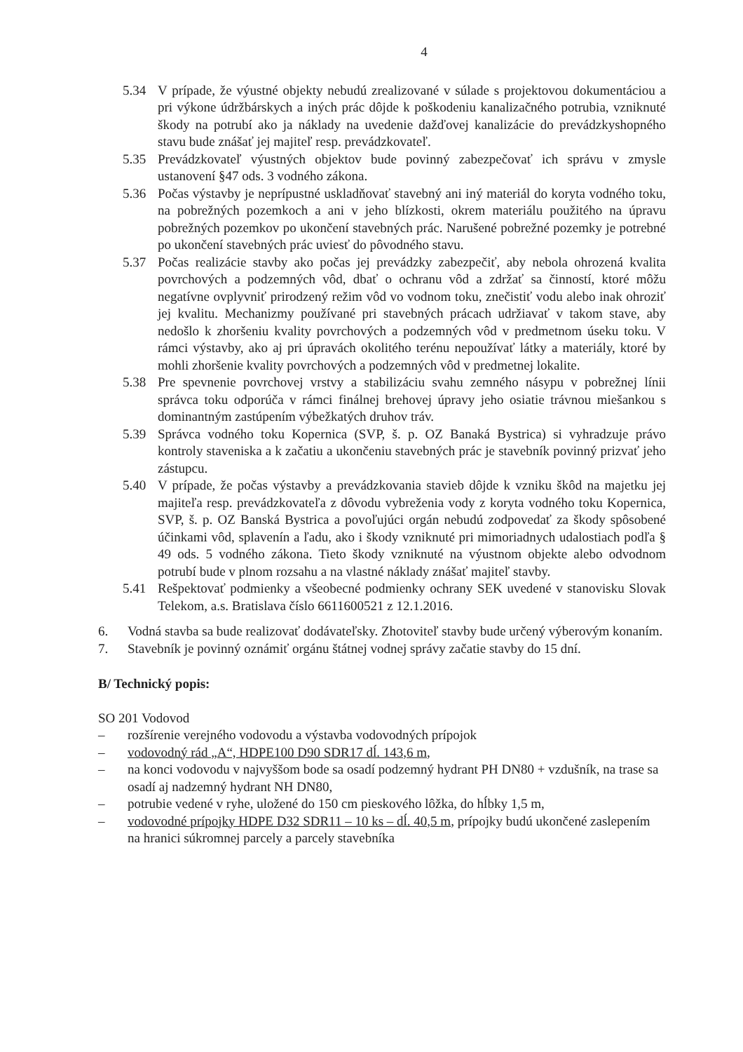4
5.34 V prípade, že výustné objekty nebudú zrealizované v súlade s projektovou dokumentáciou a pri výkone údržbárskych a iných prác dôjde k poškodeniu kanalizačného potrubia, vzniknuté škody na potrubí ako ja náklady na uvedenie dažďovej kanalizácie do prevádzkyshopného stavu bude znášať jej majiteľ resp. prevádzkovateľ.
5.35 Prevádzkovateľ výustných objektov bude povinný zabezpečovať ich správu v zmysle ustanovení §47 ods. 3 vodného zákona.
5.36 Počas výstavby je neprípustné uskladňovať stavebný ani iný materiál do koryta vodného toku, na pobrežných pozemkoch a ani v jeho blízkosti, okrem materiálu použitého na úpravu pobrežných pozemkov po ukončení stavebných prác. Narušené pobrežné pozemky je potrebné po ukončení stavebných prác uviesť do pôvodného stavu.
5.37 Počas realizácie stavby ako počas jej prevádzky zabezpečiť, aby nebola ohrozená kvalita povrchových a podzemných vôd, dbať o ochranu vôd a zdržať sa činností, ktoré môžu negatívne ovplyvniť prirodzený režim vôd vo vodnom toku, znečistiť vodu alebo inak ohroziť jej kvalitu. Mechanizmy používané pri stavebných prácach udržiavať v takom stave, aby nedošlo k zhoršeniu kvality povrchových a podzemných vôd v predmetnom úseku toku. V rámci výstavby, ako aj pri úpravách okolitého terénu nepoužívať látky a materiály, ktoré by mohli zhoršenie kvality povrchových a podzemných vôd v predmetnej lokalite.
5.38 Pre spevnenie povrchovej vrstvy a stabilizáciu svahu zemného násypu v pobrežnej línii správca toku odporúča v rámci finálnej brehovej úpravy jeho osiatie trávnou miešankou s dominantným zastúpením výbežkatých druhov tráv.
5.39 Správca vodného toku Kopernica (SVP, š. p. OZ Banaká Bystrica) si vyhradzuje právo kontroly staveniska a k začatiu a ukončeniu stavebných prác je stavebník povinný prizvať jeho zástupcu.
5.40 V prípade, že počas výstavby a prevádzkovania stavieb dôjde k vzniku škôd na majetku jej majiteľa resp. prevádzkovateľa z dôvodu vybreženia vody z koryta vodného toku Kopernica, SVP, š. p. OZ Banská Bystrica a povoľujúci orgán nebudú zodpovedať za škody spôsobené účinkami vôd, splavenín a ľadu, ako i škody vzniknuté pri mimoriadnych udalostiach podľa § 49 ods. 5 vodného zákona. Tieto škody vzniknuté na výustnom objekte alebo odvodnom potrubí bude v plnom rozsahu a na vlastné náklady znášať majiteľ stavby.
5.41 Rešpektovať podmienky a všeobecné podmienky ochrany SEK uvedené v stanovisku Slovak Telekom, a.s. Bratislava číslo 6611600521 z 12.1.2016.
6. Vodná stavba sa bude realizovať dodávateľsky. Zhotoviteľ stavby bude určený výberovým konaním.
7. Stavebník je povinný oznámiť orgánu štátnej vodnej správy začatie stavby do 15 dní.
B/ Technický popis:
SO 201 Vodovod
– rozšírenie verejného vodovodu a výstavba vodovodných prípojok
– vodovodný rád „A“, HDPE100 D90 SDR17 dĺ. 143,6 m,
– na konci vodovodu v najvyššom bode sa osadí podzemný hydrant PH DN80 + vzdušník, na trase sa osadí aj nadzemný hydrant NH DN80,
– potrubie vedené v ryhe, uložené do 150 cm pieskového lôžka, do hĺbky 1,5 m,
– vodovodné prípojky HDPE D32 SDR11 – 10 ks – dĺ. 40,5 m, prípojky budú ukončené zaslepením na hranici súkromnej parcely a parcely stavebníka